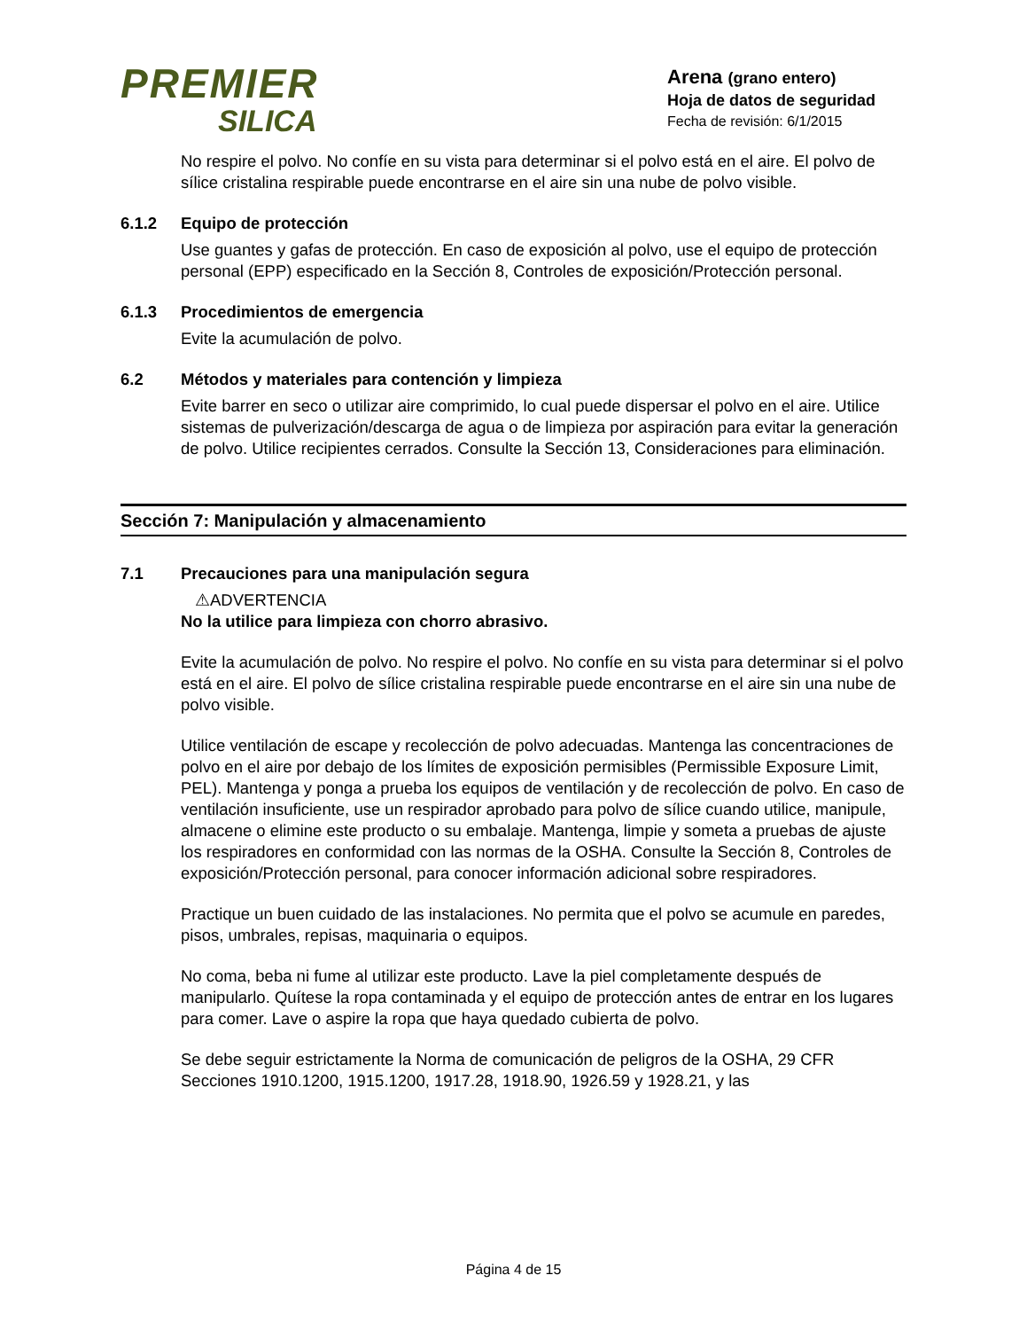PREMIER
SILICA
Arena (grano entero)
Hoja de datos de seguridad
Fecha de revisión: 6/1/2015
No respire el polvo. No confíe en su vista para determinar si el polvo está en el aire. El polvo de sílice cristalina respirable puede encontrarse en el aire sin una nube de polvo visible.
6.1.2 Equipo de protección
Use guantes y gafas de protección. En caso de exposición al polvo, use el equipo de protección personal (EPP) especificado en la Sección 8, Controles de exposición/Protección personal.
6.1.3 Procedimientos de emergencia
Evite la acumulación de polvo.
6.2 Métodos y materiales para contención y limpieza
Evite barrer en seco o utilizar aire comprimido, lo cual puede dispersar el polvo en el aire. Utilice sistemas de pulverización/descarga de agua o de limpieza por aspiración para evitar la generación de polvo. Utilice recipientes cerrados. Consulte la Sección 13, Consideraciones para eliminación.
Sección 7: Manipulación y almacenamiento
7.1 Precauciones para una manipulación segura
⚠ADVERTENCIA
No la utilice para limpieza con chorro abrasivo.
Evite la acumulación de polvo. No respire el polvo. No confíe en su vista para determinar si el polvo está en el aire. El polvo de sílice cristalina respirable puede encontrarse en el aire sin una nube de polvo visible.
Utilice ventilación de escape y recolección de polvo adecuadas. Mantenga las concentraciones de polvo en el aire por debajo de los límites de exposición permisibles (Permissible Exposure Limit, PEL). Mantenga y ponga a prueba los equipos de ventilación y de recolección de polvo. En caso de ventilación insuficiente, use un respirador aprobado para polvo de sílice cuando utilice, manipule, almacene o elimine este producto o su embalaje. Mantenga, limpie y someta a pruebas de ajuste los respiradores en conformidad con las normas de la OSHA. Consulte la Sección 8, Controles de exposición/Protección personal, para conocer información adicional sobre respiradores.
Practique un buen cuidado de las instalaciones. No permita que el polvo se acumule en paredes, pisos, umbrales, repisas, maquinaria o equipos.
No coma, beba ni fume al utilizar este producto. Lave la piel completamente después de manipularlo. Quítese la ropa contaminada y el equipo de protección antes de entrar en los lugares para comer. Lave o aspire la ropa que haya quedado cubierta de polvo.
Se debe seguir estrictamente la Norma de comunicación de peligros de la OSHA, 29 CFR Secciones 1910.1200, 1915.1200, 1917.28, 1918.90, 1926.59 y 1928.21, y las
Página 4 de 15